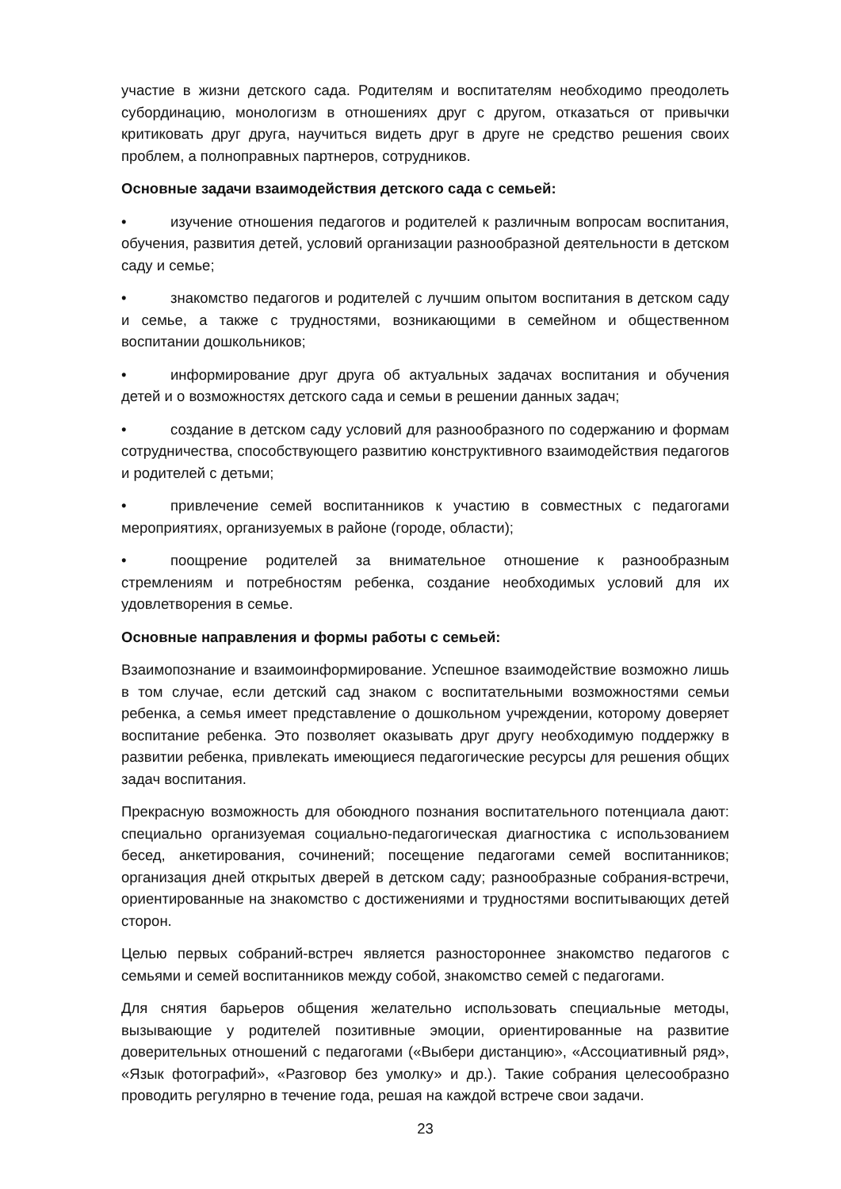участие в жизни детского сада. Родителям и воспитателям необходимо преодолеть субординацию, монологизм в отношениях друг с другом, отказаться от привычки критиковать друг друга, научиться видеть друг в друге не средство решения своих проблем, а полноправных партнеров, сотрудников.
Основные задачи взаимодействия детского сада с семьей:
• изучение отношения педагогов и родителей к различным вопросам воспитания, обучения, развития детей, условий организации разнообразной деятельности в детском саду и семье;
• знакомство педагогов и родителей с лучшим опытом воспитания в детском саду и семье, а также с трудностями, возникающими в семейном и общественном воспитании дошкольников;
• информирование друг друга об актуальных задачах воспитания и обучения детей и о возможностях детского сада и семьи в решении данных задач;
• создание в детском саду условий для разнообразного по содержанию и формам сотрудничества, способствующего развитию конструктивного взаимодействия педагогов и родителей с детьми;
• привлечение семей воспитанников к участию в совместных с педагогами мероприятиях, организуемых в районе (городе, области);
• поощрение родителей за внимательное отношение к разнообразным стремлениям и потребностям ребенка, создание необходимых условий для их удовлетворения в семье.
Основные направления и формы работы с семьей:
Взаимопознание и взаимоинформирование. Успешное взаимодействие возможно лишь в том случае, если детский сад знаком с воспитательными возможностями семьи ребенка, а семья имеет представление о дошкольном учреждении, которому доверяет воспитание ребенка. Это позволяет оказывать друг другу необходимую поддержку в развитии ребенка, привлекать имеющиеся педагогические ресурсы для решения общих задач воспитания.
Прекрасную возможность для обоюдного познания воспитательного потенциала дают: специально организуемая социально-педагогическая диагностика с использованием бесед, анкетирования, сочинений; посещение педагогами семей воспитанников; организация дней открытых дверей в детском саду; разнообразные собрания-встречи, ориентированные на знакомство с достижениями и трудностями воспитывающих детей сторон.
Целью первых собраний-встреч является разностороннее знакомство педагогов с семьями и семей воспитанников между собой, знакомство семей с педагогами.
Для снятия барьеров общения желательно использовать специальные методы, вызывающие у родителей позитивные эмоции, ориентированные на развитие доверительных отношений с педагогами («Выбери дистанцию», «Ассоциативный ряд», «Язык фотографий», «Разговор без умолку» и др.). Такие собрания целесообразно проводить регулярно в течение года, решая на каждой встрече свои задачи.
23